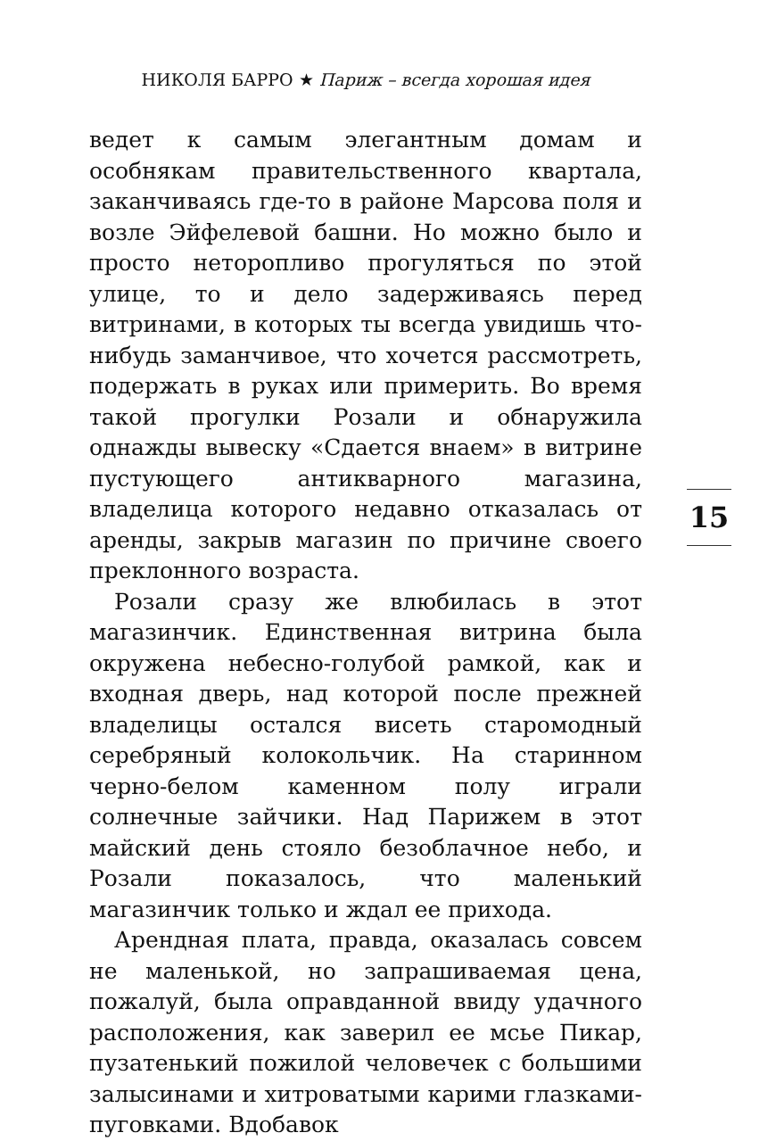НИКОЛЯ БАРРО ★ Париж – всегда хорошая идея
ведет к самым элегантным домам и особнякам правительственного квартала, заканчиваясь где-то в районе Марсова поля и возле Эйфелевой башни. Но можно было и просто неторопливо прогуляться по этой улице, то и дело задерживаясь перед витринами, в которых ты всегда увидишь что-нибудь заманчивое, что хочется рассмотреть, подержать в руках или примерить. Во время такой прогулки Розали и обнаружила однажды вывеску «Сдается внаем» в витрине пустующего антикварного магазина, владелица которого недавно отказалась от аренды, закрыв магазин по причине своего преклонного возраста.
Розали сразу же влюбилась в этот магазинчик. Единственная витрина была окружена небесно-голубой рамкой, как и входная дверь, над которой после прежней владелицы остался висеть старомодный серебряный колокольчик. На старинном черно-белом каменном полу играли солнечные зайчики. Над Парижем в этот майский день стояло безоблачное небо, и Розали показалось, что маленький магазинчик только и ждал ее прихода.
Арендная плата, правда, оказалась совсем не маленькой, но запрашиваемая цена, пожалуй, была оправданной ввиду удачного расположения, как заверил ее мсье Пикар, пузатенький пожилой человечек с большими залысинами и хитроватыми карими глазками-пуговками. Вдобавок
15